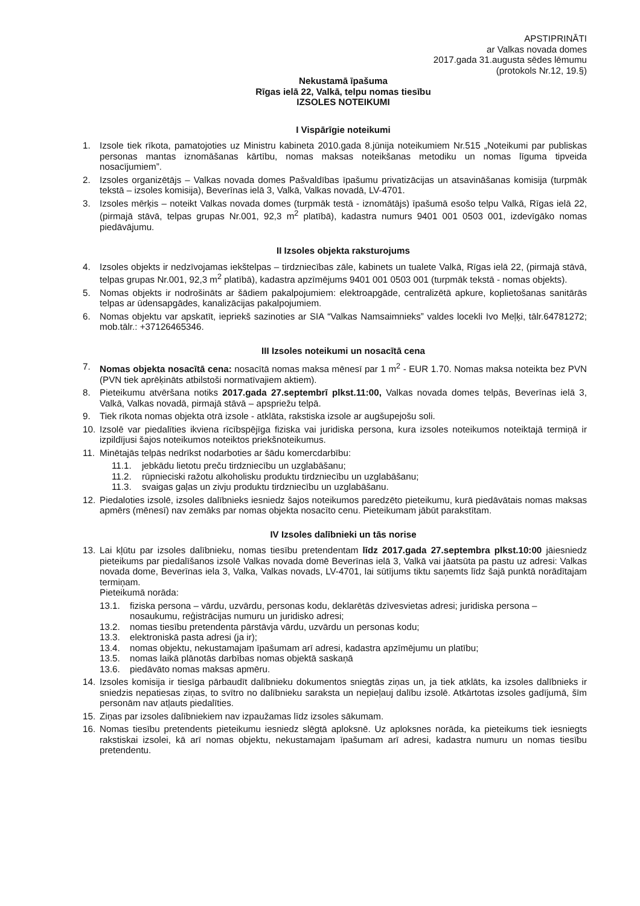APSTIPRINĀTI
ar Valkas novada domes
2017.gada 31.augusta sēdes lēmumu
(protokols Nr.12, 19.§)
Nekustamā īpašuma
Rīgas ielā 22, Valkā, telpu nomas tiesību
IZSOLES NOTEIKUMI
I Vispārīgie noteikumi
1. Izsole tiek rīkota, pamatojoties uz Ministru kabineta 2010.gada 8.jūnija noteikumiem Nr.515 „Noteikumi par publiskas personas mantas iznomāšanas kārtību, nomas maksas noteikšanas metodiku un nomas līguma tipveida nosacījumiem”.
2. Izsoles organizētājs – Valkas novada domes Pašvaldības īpašumu privatizācijas un atsavināšanas komisija (turpmāk tekstā – izsoles komisija), Beverīnas ielā 3, Valkā, Valkas novadā, LV-4701.
3. Izsoles mērķis – noteikt Valkas novada domes (turpmāk testā - iznomātājs) īpašumā esošo telpu Valkā, Rīgas ielā 22, (pirmajā stāvā, telpas grupas Nr.001, 92,3 m<sup>2</sup> platībā), kadastra numurs 9401 001 0503 001, izdevīgāko nomas piedāvājumu.
II Izsoles objekta raksturojums
4. Izsoles objekts ir nedzīvojamas iekštelpas – tirdzniecības zāle, kabinets un tualete Valkā, Rīgas ielā 22, (pirmajā stāvā, telpas grupas Nr.001, 92,3 m<sup>2</sup> platībā), kadastra apzīmējums 9401 001 0503 001 (turpmāk tekstā - nomas objekts).
5. Nomas objekts ir nodrošināts ar šādiem pakalpojumiem: elektroapgāde, centralizētā apkure, koplietošanas sanitārās telpas ar ūdensapgādes, kanalizācijas pakalpojumiem.
6. Nomas objektu var apskatīt, iepriekš sazinoties ar SIA “Valkas Namsaimnieks” valdes locekli Ivo Meļķi, tālr.64781272; mob.tālr.: +37126465346.
III Izsoles noteikumi un nosacītā cena
7. Nomas objekta nosacītā cena: nosacītā nomas maksa mēnesī par 1 m<sup>2</sup> - EUR 1.70. Nomas maksa noteikta bez PVN (PVN tiek aprēķināts atbilstoši normatīvajiem aktiem).
8. Pieteikumu atvēršana notiks 2017.gada 27.septembrī plkst.11:00, Valkas novada domes telpās, Beverīnas ielā 3, Valkā, Valkas novadā, pirmajā stāvā – apspriežu telpā.
9. Tiek rīkota nomas objekta otrā izsole - atklāta, rakstiska izsole ar augšupejošu soli.
10. Izsolē var piedalīties ikviena rīcībspējīga fiziska vai juridiska persona, kura izsoles noteikumos noteiktajā termiņā ir izpildījusi šajos noteikumos noteiktos priekšnoteikumus.
11. Minētajās telpās nedrīkst nodarboties ar šādu komercdarbību:
11.1. jebkādu lietotu preču tirdzniecību un uzglabāšanu;
11.2. rūpnieciski ražotu alkoholisku produktu tirdzniecību un uzglabāšanu;
11.3. svaigas gaļas un zivju produktu tirdzniecību un uzglabāšanu.
12. Piedaloties izsolē, izsoles dalībnieks iesniedz šajos noteikumos paredzēto pieteikumu, kurā piedāvātais nomas maksas apmērs (mēnesī) nav zemāks par nomas objekta nosacīto cenu. Pieteikumam jābūt parakstītam.
IV Izsoles dalībnieki un tās norise
13. Lai kļūtu par izsoles dalībnieku, nomas tiesību pretendentam līdz 2017.gada 27.septembra plkst.10:00 jāiesniedz pieteikums par piedalīšanos izsolē Valkas novada domē Beverīnas ielā 3, Valkā vai jāatsūta pa pastu uz adresi: Valkas novada dome, Beverīnas iela 3, Valka, Valkas novads, LV-4701, lai sūtījums tiktu saņemts līdz šajā punktā norādītajam termiņam.
Pieteikumā norāda:
13.1. fiziska persona – vārdu, uzvārdu, personas kodu, deklarētās dzīvesvietas adresi; juridiska persona – nosaukumu, reģistrācijas numuru un juridisko adresi;
13.2. nomas tiesību pretendenta pārstāvja vārdu, uzvārdu un personas kodu;
13.3. elektroniskā pasta adresi (ja ir);
13.4. nomas objektu, nekustamajam īpašumam arī adresi, kadastra apzīmējumu un platību;
13.5. nomas laikā plānotās darbības nomas objektā saskaņā
13.6. piedāvāto nomas maksas apmēru.
14. Izsoles komisija ir tiesīga pārbaudīt dalībnieku dokumentos sniegtās ziņas un, ja tiek atklāts, ka izsoles dalībnieks ir sniedzis nepatiesas ziņas, to svītro no dalībnieku saraksta un nepieļauj dalību izsolē. Atkārtotas izsoles gadījumā, šīm personām nav atļauts piedalīties.
15. Ziņas par izsoles dalībniekiem nav izpaužamas līdz izsoles sākumam.
16. Nomas tiesību pretendents pieteikumu iesniedz slēgtā aploksnē. Uz aploksnes norāda, ka pieteikums tiek iesniegts rakstiskai izsolei, kā arī nomas objektu, nekustamajam īpašumam arī adresi, kadastra numuru un nomas tiesību pretendentu.